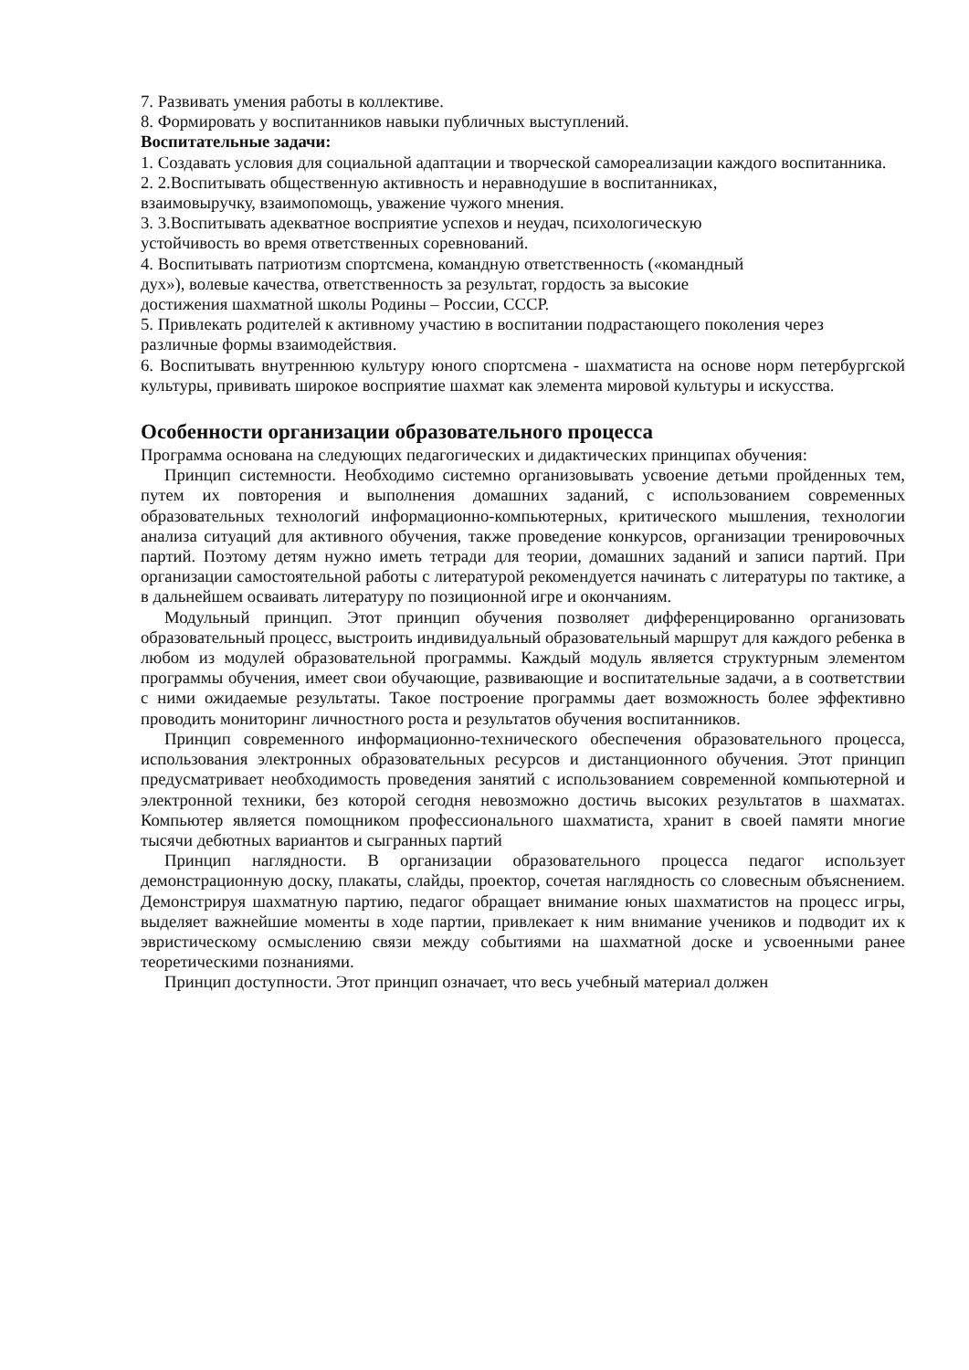7. Развивать умения работы в коллективе.
8. Формировать у воспитанников навыки публичных выступлений.
Воспитательные задачи:
1. Создавать условия для социальной адаптации и творческой самореализации каждого воспитанника.
2. 2.Воспитывать общественную активность и неравнодушие в воспитанниках,
взаимовыручку, взаимопомощь, уважение чужого мнения.
3. 3.Воспитывать адекватное восприятие успехов и неудач, психологическую
устойчивость во время ответственных соревнований.
4. Воспитывать патриотизм спортсмена, командную ответственность («командный
дух»), волевые качества, ответственность за результат, гордость за высокие
достижения шахматной школы Родины – России, СССР.
5. Привлекать родителей к активному участию в воспитании подрастающего поколения через различные формы взаимодействия.
6. Воспитывать внутреннюю культуру юного спортсмена - шахматиста на основе норм петербургской культуры, прививать широкое восприятие шахмат как элемента мировой культуры и искусства.
Особенности организации образовательного процесса
Программа основана на следующих педагогических и дидактических принципах обучения:
Принцип системности. Необходимо системно организовывать усвоение детьми пройденных тем, путем их повторения и выполнения домашних заданий, с использованием современных образовательных технологий информационно-компьютерных, критического мышления, технологии анализа ситуаций для активного обучения, также проведение конкурсов, организации тренировочных партий. Поэтому детям нужно иметь тетради для теории, домашних заданий и записи партий. При организации самостоятельной работы с литературой рекомендуется начинать с литературы по тактике, а в дальнейшем осваивать литературу по позиционной игре и окончаниям.
Модульный принцип. Этот принцип обучения позволяет дифференцированно организовать образовательный процесс, выстроить индивидуальный образовательный маршрут для каждого ребенка в любом из модулей образовательной программы. Каждый модуль является структурным элементом программы обучения, имеет свои обучающие, развивающие и воспитательные задачи, а в соответствии с ними ожидаемые результаты. Такое построение программы дает возможность более эффективно проводить мониторинг личностного роста и результатов обучения воспитанников.
Принцип современного информационно-технического обеспечения образовательного процесса, использования электронных образовательных ресурсов и дистанционного обучения. Этот принцип предусматривает необходимость проведения занятий с использованием современной компьютерной и электронной техники, без которой сегодня невозможно достичь высоких результатов в шахматах. Компьютер является помощником профессионального шахматиста, хранит в своей памяти многие тысячи дебютных вариантов и сыгранных партий
Принцип наглядности. В организации образовательного процесса педагог использует демонстрационную доску, плакаты, слайды, проектор, сочетая наглядность со словесным объяснением. Демонстрируя шахматную партию, педагог обращает внимание юных шахматистов на процесс игры, выделяет важнейшие моменты в ходе партии, привлекает к ним внимание учеников и подводит их к эвристическому осмыслению связи между событиями на шахматной доске и усвоенными ранее теоретическими познаниями.
Принцип доступности. Этот принцип означает, что весь учебный материал должен